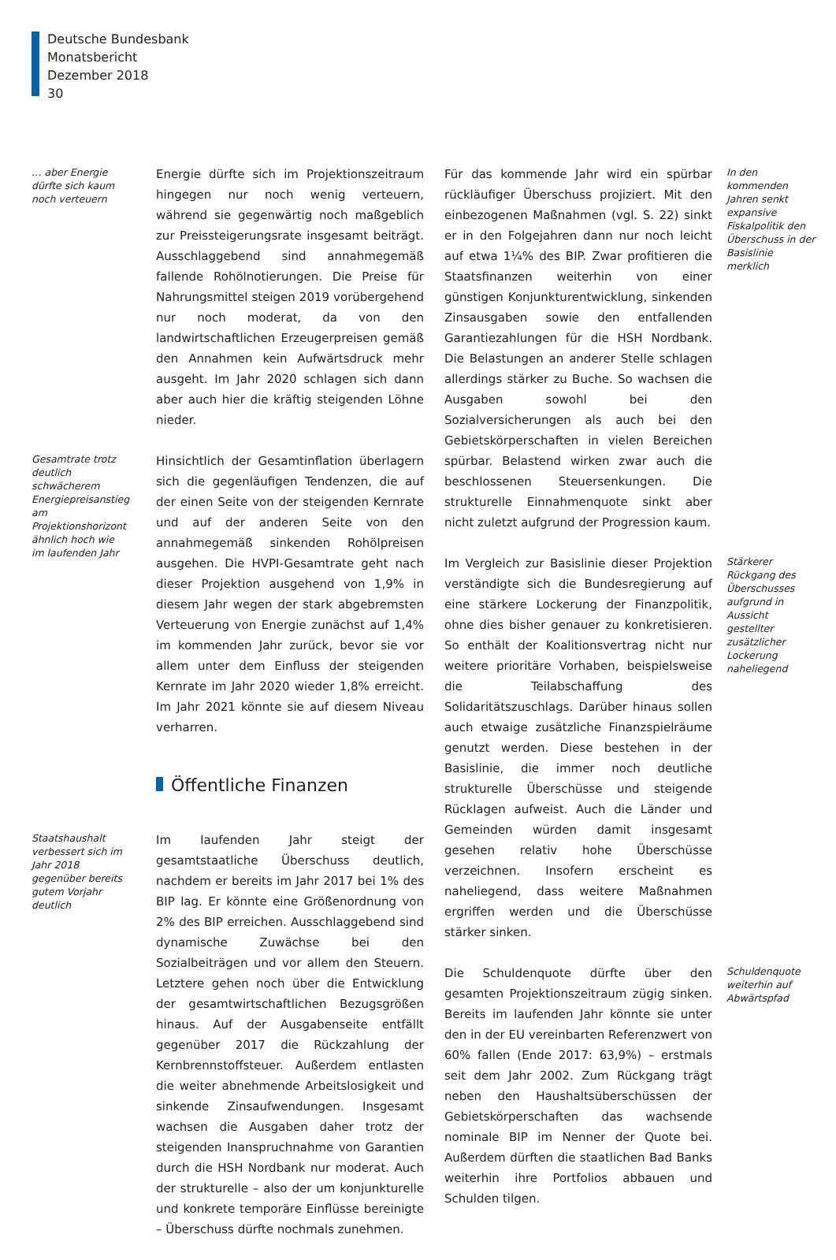Deutsche Bundesbank
Monatsbericht
Dezember 2018
30
… aber Energie dürfte sich kaum noch verteuern
Energie dürfte sich im Projektionszeitraum hingegen nur noch wenig verteuern, während sie gegenwärtig noch maßgeblich zur Preissteigerungsrate insgesamt beiträgt. Ausschlaggebend sind annahmegemäß fallende Rohölnotierungen. Die Preise für Nahrungsmittel steigen 2019 vorübergehend nur noch moderat, da von den landwirtschaftlichen Erzeugerpreisen gemäß den Annahmen kein Aufwärtsdruck mehr ausgeht. Im Jahr 2020 schlagen sich dann aber auch hier die kräftig steigenden Löhne nieder.
Gesamtrate trotz deutlich schwächerem Energiepreisanstieg am Projektionshorizont ähnlich hoch wie im laufenden Jahr
Hinsichtlich der Gesamtinflation überlagern sich die gegenläufigen Tendenzen, die auf der einen Seite von der steigenden Kernrate und auf der anderen Seite von den annahmegemäß sinkenden Rohölpreisen ausgehen. Die HVPI-Gesamtrate geht nach dieser Projektion ausgehend von 1,9% in diesem Jahr wegen der stark abgebremsten Verteuerung von Energie zunächst auf 1,4% im kommenden Jahr zurück, bevor sie vor allem unter dem Einfluss der steigenden Kernrate im Jahr 2020 wieder 1,8% erreicht. Im Jahr 2021 könnte sie auf diesem Niveau verharren.
Öffentliche Finanzen
Staatshaushalt verbessert sich im Jahr 2018 gegenüber bereits gutem Vorjahr deutlich
Im laufenden Jahr steigt der gesamtstaatliche Überschuss deutlich, nachdem er bereits im Jahr 2017 bei 1% des BIP lag. Er könnte eine Größenordnung von 2% des BIP erreichen. Ausschlaggebend sind dynamische Zuwächse bei den Sozialbeiträgen und vor allem den Steuern. Letztere gehen noch über die Entwicklung der gesamtwirtschaftlichen Bezugsgrößen hinaus. Auf der Ausgabenseite entfällt gegenüber 2017 die Rückzahlung der Kernbrennstoffsteuer. Außerdem entlasten die weiter abnehmende Arbeitslosigkeit und sinkende Zinsaufwendungen. Insgesamt wachsen die Ausgaben daher trotz der steigenden Inanspruchnahme von Garantien durch die HSH Nordbank nur moderat. Auch der strukturelle – also der um konjunkturelle und konkrete temporäre Einflüsse bereinigte – Überschuss dürfte nochmals zunehmen.
Für das kommende Jahr wird ein spürbar rückläufiger Überschuss projiziert. Mit den einbezogenen Maßnahmen (vgl. S. 22) sinkt er in den Folgejahren dann nur noch leicht auf etwa 1¼% des BIP. Zwar profitieren die Staatsfinanzen weiterhin von einer günstigen Konjunkturentwicklung, sinkenden Zinsausgaben sowie den entfallenden Garantiezahlungen für die HSH Nordbank. Die Belastungen an anderer Stelle schlagen allerdings stärker zu Buche. So wachsen die Ausgaben sowohl bei den Sozialversicherungen als auch bei den Gebietskörperschaften in vielen Bereichen spürbar. Belastend wirken zwar auch die beschlossenen Steuersenkungen. Die strukturelle Einnahmenquote sinkt aber nicht zuletzt aufgrund der Progression kaum.
In den kommenden Jahren senkt expansive Fiskalpolitik den Überschuss in der Basislinie merklich
Im Vergleich zur Basislinie dieser Projektion verständigte sich die Bundesregierung auf eine stärkere Lockerung der Finanzpolitik, ohne dies bisher genauer zu konkretisieren. So enthält der Koalitionsvertrag nicht nur weitere prioritäre Vorhaben, beispielsweise die Teilabschaffung des Solidaritätszuschlags. Darüber hinaus sollen auch etwaige zusätzliche Finanzspielräume genutzt werden. Diese bestehen in der Basislinie, die immer noch deutliche strukturelle Überschüsse und steigende Rücklagen aufweist. Auch die Länder und Gemeinden würden damit insgesamt gesehen relativ hohe Überschüsse verzeichnen. Insofern erscheint es naheliegend, dass weitere Maßnahmen ergriffen werden und die Überschüsse stärker sinken.
Stärkerer Rückgang des Überschusses aufgrund in Aussicht gestellter zusätzlicher Lockerung naheliegend
Die Schuldenquote dürfte über den gesamten Projektionszeitraum zügig sinken. Bereits im laufenden Jahr könnte sie unter den in der EU vereinbarten Referenzwert von 60% fallen (Ende 2017: 63,9%) – erstmals seit dem Jahr 2002. Zum Rückgang trägt neben den Haushaltsüberschüssen der Gebietskörperschaften das wachsende nominale BIP im Nenner der Quote bei. Außerdem dürften die staatlichen Bad Banks weiterhin ihre Portfolios abbauen und Schulden tilgen.
Schuldenquote weiterhin auf Abwärtspfad